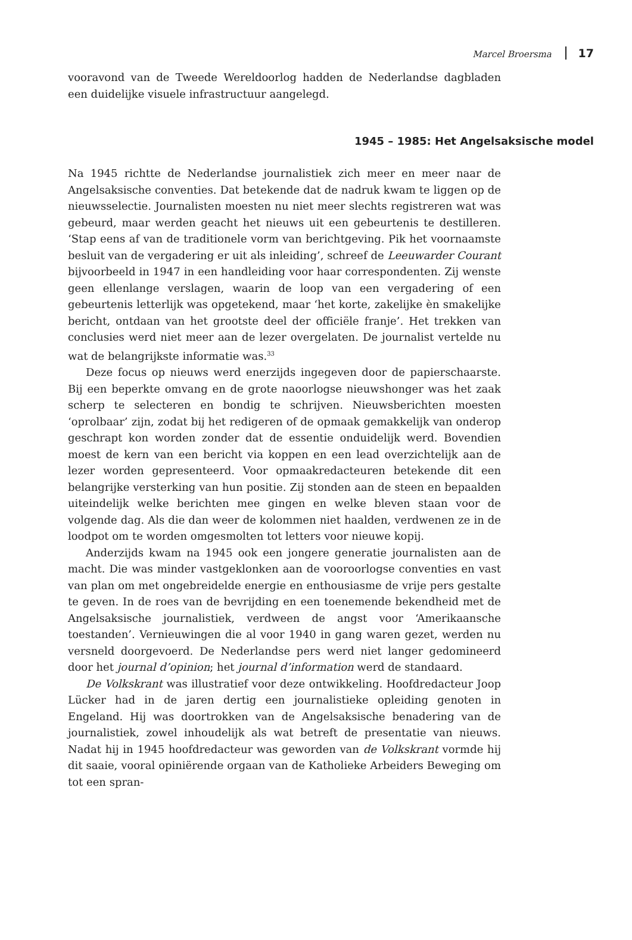Marcel Broersma 17
vooravond van de Tweede Wereldoorlog hadden de Nederlandse dagbladen een duidelijke visuele infrastructuur aangelegd.
1945 – 1985: Het Angelsaksische model
Na 1945 richtte de Nederlandse journalistiek zich meer en meer naar de Angelsaksische conventies. Dat betekende dat de nadruk kwam te liggen op de nieuwsselectie. Journalisten moesten nu niet meer slechts registreren wat was gebeurd, maar werden geacht het nieuws uit een gebeurtenis te destilleren. ‘Stap eens af van de traditionele vorm van berichtgeving. Pik het voornaamste besluit van de vergadering er uit als inleiding’, schreef de Leeuwarder Courant bijvoorbeeld in 1947 in een handleiding voor haar correspondenten. Zij wenste geen ellenlange verslagen, waarin de loop van een vergadering of een gebeurtenis letterlijk was opgetekend, maar ‘het korte, zakelijke èn smakelijke bericht, ontdaan van het grootste deel der officiële franje’. Het trekken van conclusies werd niet meer aan de lezer overgelaten. De journalist vertelde nu wat de belangrijkste informatie was.<sup>33</sup>
Deze focus op nieuws werd enerzijds ingegeven door de papierschaarste. Bij een beperkte omvang en de grote naoorlogse nieuwshonger was het zaak scherp te selecteren en bondig te schrijven. Nieuwsberichten moesten ‘oprolbaar’ zijn, zodat bij het redigeren of de opmaak gemakkelijk van onderop geschrapt kon worden zonder dat de essentie onduidelijk werd. Bovendien moest de kern van een bericht via koppen en een lead overzichtelijk aan de lezer worden gepresenteerd. Voor opmaakredacteuren betekende dit een belangrijke versterking van hun positie. Zij stonden aan de steen en bepaalden uiteindelijk welke berichten mee gingen en welke bleven staan voor de volgende dag. Als die dan weer de kolommen niet haalden, verdwenen ze in de loodpot om te worden omgesmolten tot letters voor nieuwe kopij.
Anderzijds kwam na 1945 ook een jongere generatie journalisten aan de macht. Die was minder vastgeklonken aan de vooroorlogse conventies en vast van plan om met ongebreidelde energie en enthousiasme de vrije pers gestalte te geven. In de roes van de bevrijding en een toenemende bekendheid met de Angelsaksische journalistiek, verdween de angst voor ‘Amerikaansche toestanden’. Vernieuwingen die al voor 1940 in gang waren gezet, werden nu versneld doorgevoerd. De Nederlandse pers werd niet langer gedomineerd door het journal d’opinion; het journal d’information werd de standaard.
De Volkskrant was illustratief voor deze ontwikkeling. Hoofdredacteur Joop Lücker had in de jaren dertig een journalistieke opleiding genoten in Engeland. Hij was doortrokken van de Angelsaksische benadering van de journalistiek, zowel inhoudelijk als wat betreft de presentatie van nieuws. Nadat hij in 1945 hoofdredacteur was geworden van de Volkskrant vormde hij dit saaie, vooral opiniërende orgaan van de Katholieke Arbeiders Beweging om tot een spran-